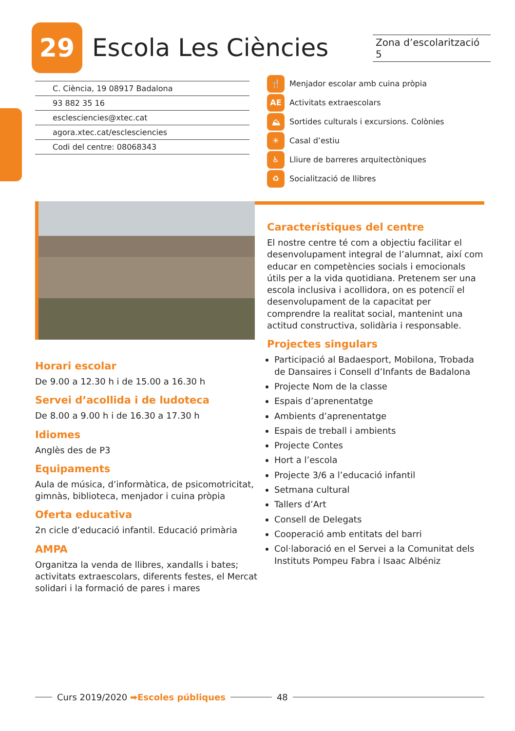29
Escola Les Ciències
Zona d’escolarització 5
C. Ciència, 19 08917 Badalona
93 882 35 16
esclesciencies@xtec.cat
agora.xtec.cat/esclesciencies
Codi del centre: 08068343
🍴 Menjador escolar amb cuina pròpia
AE Activitats extraescolars
⛰ Sortides culturals i excursions. Colònies
☀ Casal d’estiu
♿ Lliure de barreres arquitectòniques
♻ Socialització de llibres
Horari escolar
De 9.00 a 12.30 h i de 15.00 a 16.30 h
Servei d’acollida i de ludoteca
De 8.00 a 9.00 h i de 16.30 a 17.30 h
Idiomes
Anglès des de P3
Equipaments
Aula de música, d’informàtica, de psicomotricitat, gimnàs, biblioteca, menjador i cuina pròpia
Oferta educativa
2n cicle d’educació infantil. Educació primària
AMPA
Organitza la venda de llibres, xandalls i bates; activitats extraescolars, diferents festes, el Mercat solidari i la formació de pares i mares
Característiques del centre
El nostre centre té com a objectiu facilitar el desenvolupament integral de l’alumnat, així com educar en competències socials i emocionals útils per a la vida quotidiana. Pretenem ser una escola inclusiva i acollidora, on es potenciï el desenvolupament de la capacitat per comprendre la realitat social, mantenint una actitud constructiva, solidària i responsable.
Projectes singulars
Participació al Badaesport, Mobilona, Trobada de Dansaires i Consell d’Infants de Badalona
Projecte Nom de la classe
Espais d’aprenentatge
Ambients d’aprenentatge
Espais de treball i ambients
Projecte Contes
Hort a l’escola
Projecte 3/6 a l’educació infantil
Setmana cultural
Tallers d’Art
Consell de Delegats
Cooperació amb entitats del barri
Col·laboració en el Servei a la Comunitat dels Instituts Pompeu Fabra i Isaac Albéniz
Curs 2019/2020 ➡Escoles públiques 48